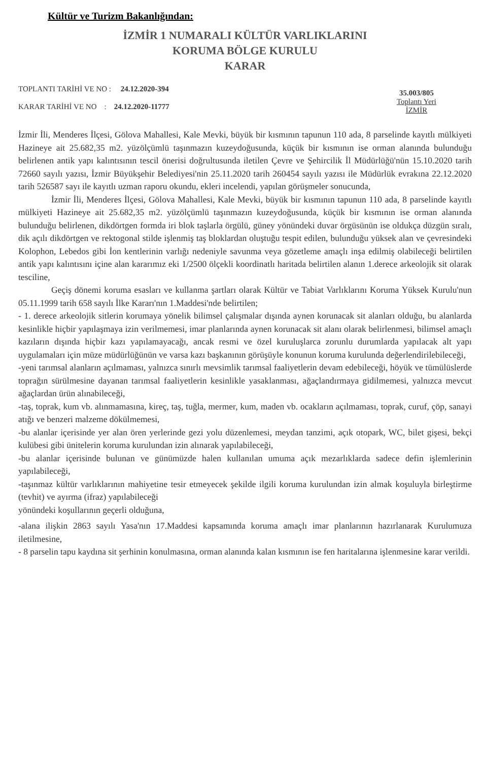Kültür ve Turizm Bakanlığından:
İZMİR 1 NUMARALI KÜLTÜR VARLIKLARINI
KORUMA BÖLGE KURULU
KARAR
TOPLANTI TARİHİ VE NO : 24.12.2020-394
KARAR TARİHİ VE NO : 24.12.2020-11777
35.003/805
Toplantı Yeri
İZMİR
İzmir İli, Menderes İlçesi, Gölova Mahallesi, Kale Mevki, büyük bir kısmının tapunun 110 ada, 8 parselinde kayıtlı mülkiyeti Hazineye ait 25.682,35 m2. yüzölçümlü taşınmazın kuzeydoğusunda, küçük bir kısmının ise orman alanında bulunduğu belirlenen antik yapı kalıntısının tescil önerisi doğrultusunda iletilen Çevre ve Şehircilik İl Müdürlüğü'nün 15.10.2020 tarih 72660 sayılı yazısı, İzmir Büyükşehir Belediyesi'nin 25.11.2020 tarih 260454 sayılı yazısı ile Müdürlük evrakına 22.12.2020 tarih 526587 sayı ile kayıtlı uzman raporu okundu, ekleri incelendi, yapılan görüşmeler sonucunda,
İzmir İli, Menderes İlçesi, Gölova Mahallesi, Kale Mevki, büyük bir kısmının tapunun 110 ada, 8 parselinde kayıtlı mülkiyeti Hazineye ait 25.682,35 m2. yüzölçümlü taşınmazın kuzeydoğusunda, küçük bir kısmının ise orman alanında bulunduğu belirlenen, dikdörtgen formda iri blok taşlarla örgülü, güney yönündeki duvar örgüsünün ise oldukça düzgün sıralı, dik açılı dikdörtgen ve rektogonal stilde işlenmiş taş bloklardan oluştuğu tespit edilen, bulunduğu yüksek alan ve çevresindeki Kolophon, Lebedos gibi İon kentlerinin varlığı nedeniyle savunma veya gözetleme amaçlı inşa edilmiş olabileceği belirtilen antik yapı kalıntısını içine alan kararımız eki 1/2500 ölçekli koordinatlı haritada belirtilen alanın 1.derece arkeolojik sit olarak tesciline,
Geçiş dönemi koruma esasları ve kullanma şartları olarak Kültür ve Tabiat Varlıklarını Koruma Yüksek Kurulu'nun 05.11.1999 tarih 658 sayılı İlke Kararı'nın 1.Maddesi'nde belirtilen;
- 1. derece arkeolojik sitlerin korumaya yönelik bilimsel çalışmalar dışında aynen korunacak sit alanları olduğu, bu alanlarda kesinlikle hiçbir yapılaşmaya izin verilmemesi, imar planlarında aynen korunacak sit alanı olarak belirlenmesi, bilimsel amaçlı kazıların dışında hiçbir kazı yapılamayacağı, ancak resmi ve özel kuruluşlarca zorunlu durumlarda yapılacak alt yapı uygulamaları için müze müdürlüğünün ve varsa kazı başkanının görüşüyle konunun koruma kurulunda değerlendirilebileceği,
-yeni tarımsal alanların açılmaması, yalnızca sınırlı mevsimlik tarımsal faaliyetlerin devam edebileceği, höyük ve tümülüslerde toprağın sürülmesine dayanan tarımsal faaliyetlerin kesinlikle yasaklanması, ağaçlandırmaya gidilmemesi, yalnızca mevcut ağaçlardan ürün alınabileceği,
-taş, toprak, kum vb. alınmamasına, kireç, taş, tuğla, mermer, kum, maden vb. ocakların açılmaması, toprak, curuf, çöp, sanayi atığı ve benzeri malzeme dökülmemesi,
-bu alanlar içerisinde yer alan ören yerlerinde gezi yolu düzenlemesi, meydan tanzimi, açık otopark, WC, bilet gişesi, bekçi kulübesi gibi ünitelerin koruma kurulundan izin alınarak yapılabileceği,
-bu alanlar içerisinde bulunan ve günümüzde halen kullanılan umuma açık mezarlıklarda sadece defin işlemlerinin yapılabileceği,
-taşınmaz kültür varlıklarının mahiyetine tesir etmeyecek şekilde ilgili koruma kurulundan izin almak koşuluyla birleştirme (tevhit) ve ayırma (ifraz) yapılabileceği
yönündeki koşullarının geçerli olduğuna,
-alana ilişkin 2863 sayılı Yasa'nın 17.Maddesi kapsamında koruma amaçlı imar planlarının hazırlanarak Kurulumuza iletilmesine,
- 8 parselin tapu kaydına sit şerhinin konulmasına, orman alanında kalan kısmının ise fen haritalarına işlenmesine karar verildi.